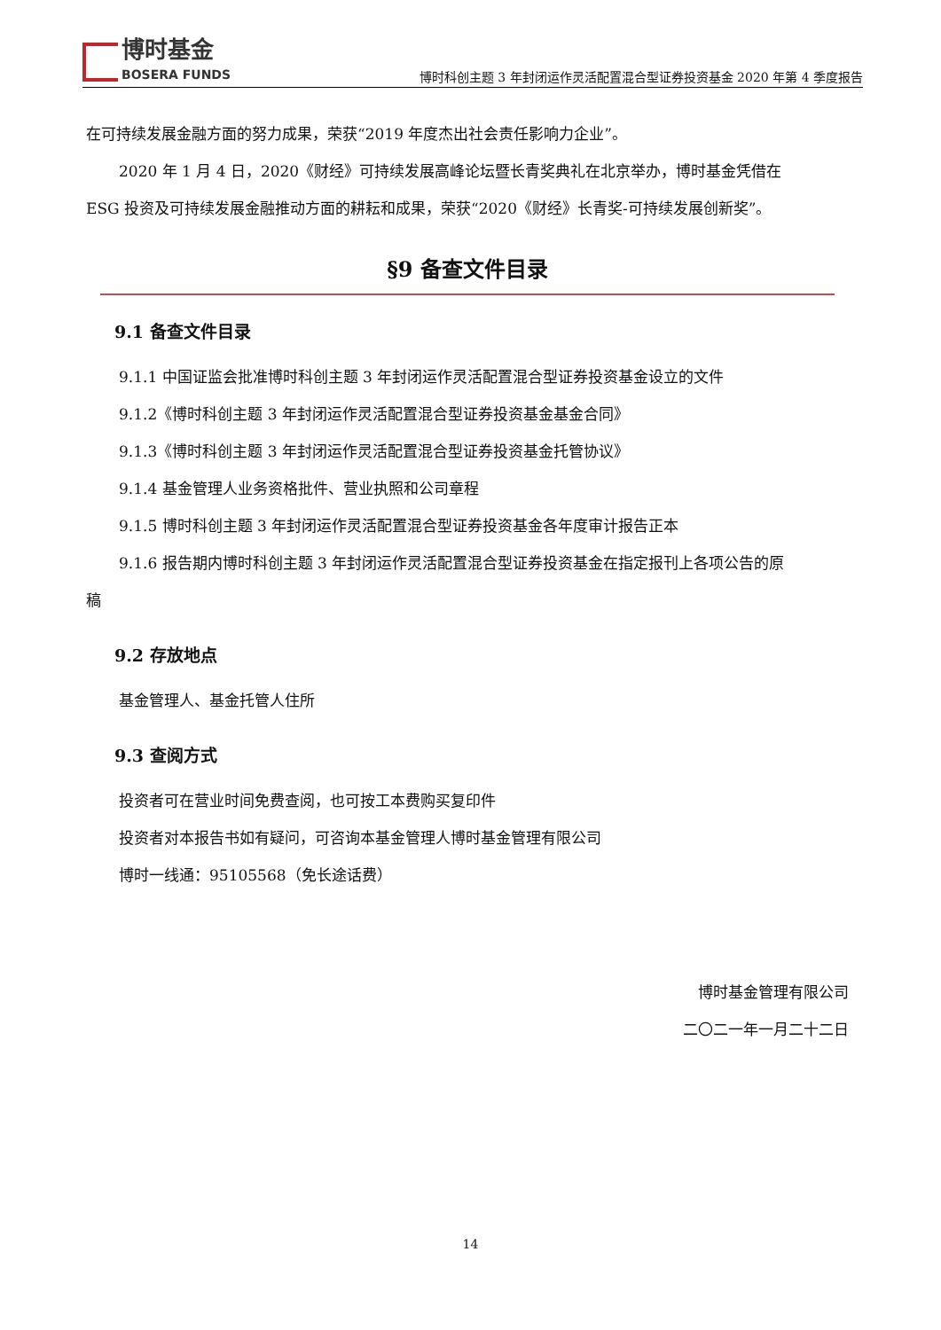博时基金
BOSERA FUNDS
博时科创主题 3 年封闭运作灵活配置混合型证券投资基金 2020 年第 4 季度报告
在可持续发展金融方面的努力成果，荣获“2019 年度杰出社会责任影响力企业”。
2020 年 1 月 4 日，2020《财经》可持续发展高峰论坛暨长青奖典礼在北京举办，博时基金凭借在
ESG 投资及可持续发展金融推动方面的耕耘和成果，荣获“2020《财经》长青奖-可持续发展创新奖”。
§9 备查文件目录
9.1 备查文件目录
9.1.1 中国证监会批准博时科创主题 3 年封闭运作灵活配置混合型证券投资基金设立的文件
9.1.2《博时科创主题 3 年封闭运作灵活配置混合型证券投资基金基金合同》
9.1.3《博时科创主题 3 年封闭运作灵活配置混合型证券投资基金托管协议》
9.1.4 基金管理人业务资格批件、营业执照和公司章程
9.1.5 博时科创主题 3 年封闭运作灵活配置混合型证券投资基金各年度审计报告正本
9.1.6 报告期内博时科创主题 3 年封闭运作灵活配置混合型证券投资基金在指定报刊上各项公告的原
稿
9.2 存放地点
基金管理人、基金托管人住所
9.3 查阅方式
投资者可在营业时间免费查阅，也可按工本费购买复印件
投资者对本报告书如有疑问，可咨询本基金管理人博时基金管理有限公司
博时一线通：95105568（免长途话费）
博时基金管理有限公司
二〇二一年一月二十二日
14